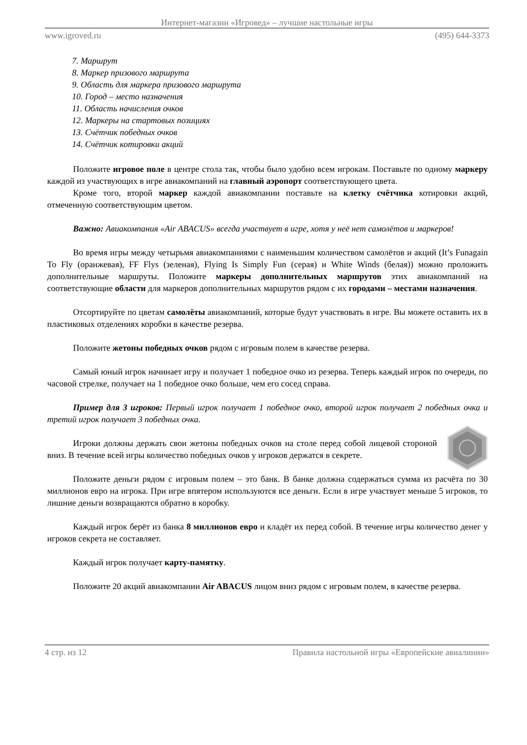Интернет-магазин «Игровед» – лучшие настольные игры
www.igroved.ru (495) 644-3373
7. Маршрут
8. Маркер призового маршрута
9. Область для маркера призового маршрута
10. Город – место назначения
11. Область начисления очков
12. Маркеры на стартовых позициях
13. Счётчик победных очков
14. Счётчик котировки акций
Положите игровое поле в центре стола так, чтобы было удобно всем игрокам. Поставьте по одному маркеру каждой из участвующих в игре авиакомпаний на главный аэропорт соответствующего цвета.
Кроме того, второй маркер каждой авиакомпании поставьте на клетку счётчика котировки акций, отмеченную соответствующим цветом.
Важно: Авиакомпания «Air ABACUS» всегда участвует в игре, хотя у неё нет самолётов и маркеров!
Во время игры между четырьмя авиакомпаниями с наименьшим количеством самолётов и акций (It’s Funagain To Fly (оранжевая), FF Flys (зеленая), Flying Is Simply Fun (серая) и White Winds (белая)) можно проложить дополнительные маршруты. Положите маркеры дополнительных маршрутов этих авиакомпаний на соответствующие области для маркеров дополнительных маршрутов рядом с их городами – местами назначения.
Отсортируйте по цветам самолёты авиакомпаний, которые будут участвовать в игре. Вы можете оставить их в пластиковых отделениях коробки в качестве резерва.
Положите жетоны победных очков рядом с игровым полем в качестве резерва.
Самый юный игрок начинает игру и получает 1 победное очко из резерва. Теперь каждый игрок по очереди, по часовой стрелке, получает на 1 победное очко больше, чем его сосед справа.
Пример для 3 игроков: Первый игрок получает 1 победное очко, второй игрок получает 2 победных очка и третий игрок получает 3 победных очка.
Игроки должны держать свои жетоны победных очков на столе перед собой лицевой стороной вниз. В течение всей игры количество победных очков у игроков держатся в секрете.
Положите деньги рядом с игровым полем – это банк. В банке должна содержаться сумма из расчёта по 30 миллионов евро на игрока. При игре впятером используются все деньги. Если в игре участвует меньше 5 игроков, то лишние деньги возвращаются обратно в коробку.
Каждый игрок берёт из банка 8 миллионов евро и кладёт их перед собой. В течение игры количество денег у игроков секрета не составляет.
Каждый игрок получает карту-памятку.
Положите 20 акций авиакомпании Air ABACUS лицом вниз рядом с игровым полем, в качестве резерва.
4 стр. из 12 Правила настольной игры «Европейские авиалинии»